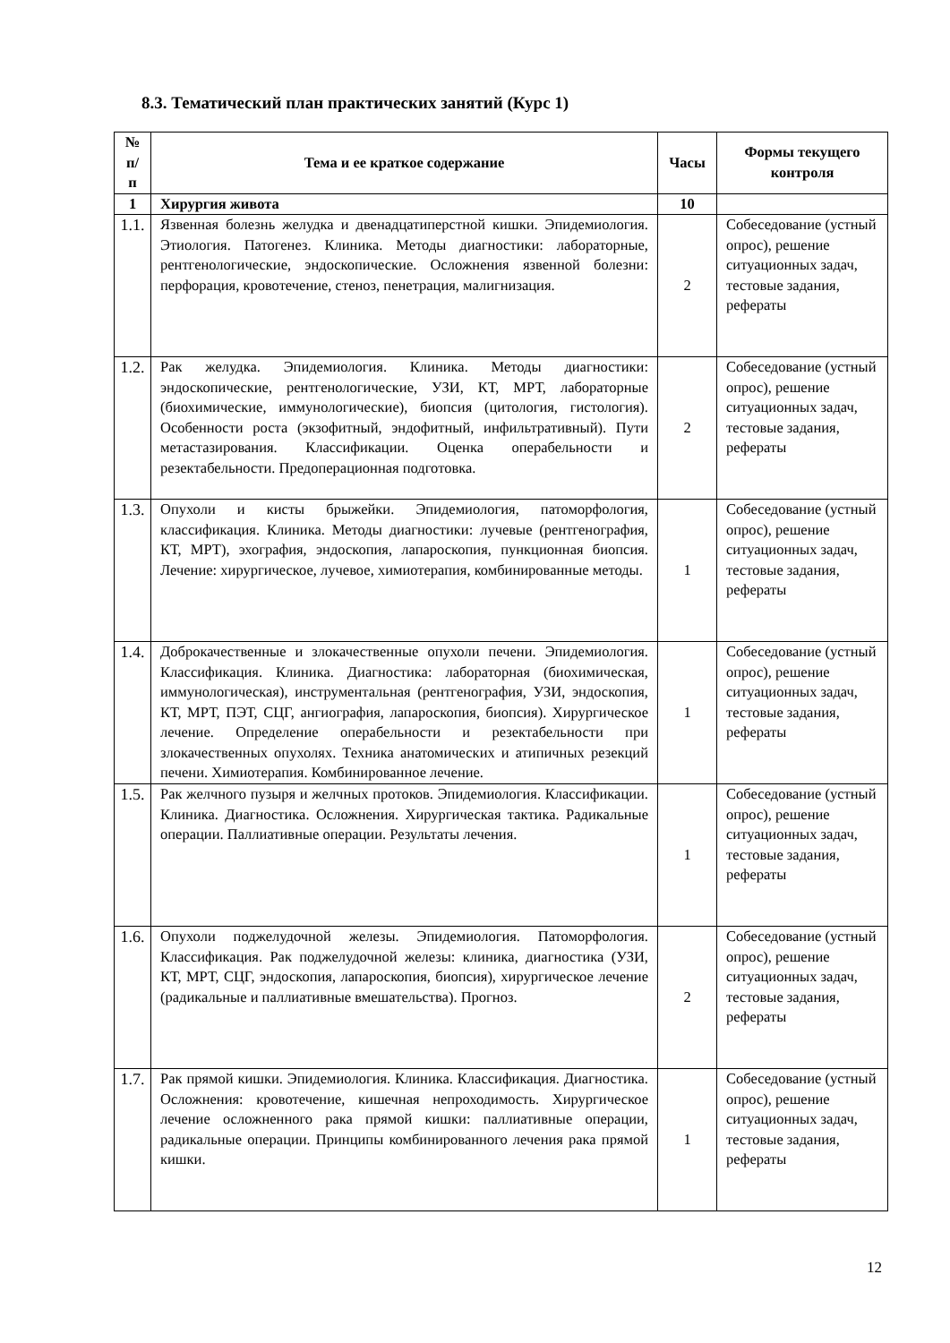8.3. Тематический план практических занятий (Курс 1)
| № п/п | Тема и ее краткое содержание | Часы | Формы текущего контроля |
| --- | --- | --- | --- |
| 1 | Хирургия живота | 10 | |
| 1.1. | Язвенная болезнь желудка и двенадцатиперстной кишки. Эпидемиология. Этиология. Патогенез. Клиника. Методы диагностики: лабораторные, рентгенологические, эндоскопические. Осложнения язвенной болезни: перфорация, кровотечение, стеноз, пенетрация, малигнизация. | 2 | Собеседование (устный опрос), решение ситуационных задач, тестовые задания, рефераты |
| 1.2. | Рак желудка. Эпидемиология. Клиника. Методы диагностики: эндоскопические, рентгенологические, УЗИ, КТ, МРТ, лабораторные (биохимические, иммунологические), биопсия (цитология, гистология). Особенности роста (экзофитный, эндофитный, инфильтративный). Пути метастазирования. Классификации. Оценка операбельности и резектабельности. Предоперационная подготовка. | 2 | Собеседование (устный опрос), решение ситуационных задач, тестовые задания, рефераты |
| 1.3. | Опухоли и кисты брыжейки. Эпидемиология, патоморфология, классификация. Клиника. Методы диагностики: лучевые (рентгенография, КТ, МРТ), эхография, эндоскопия, лапароскопия, пункционная биопсия. Лечение: хирургическое, лучевое, химиотерапия, комбинированные методы. | 1 | Собеседование (устный опрос), решение ситуационных задач, тестовые задания, рефераты |
| 1.4. | Доброкачественные и злокачественные опухоли печени. Эпидемиология. Классификация. Клиника. Диагностика: лабораторная (биохимическая, иммунологическая), инструментальная (рентгенография, УЗИ, эндоскопия, КТ, МРТ, ПЭТ, СЦГ, ангиография, лапароскопия, биопсия). Хирургическое лечение. Определение операбельности и резектабельности при злокачественных опухолях. Техника анатомических и атипичных резекций печени. Химиотерапия. Комбинированное лечение. | 1 | Собеседование (устный опрос), решение ситуационных задач, тестовые задания, рефераты |
| 1.5. | Рак желчного пузыря и желчных протоков. Эпидемиология. Классификации. Клиника. Диагностика. Осложнения. Хирургическая тактика. Радикальные операции. Паллиативные операции. Результаты лечения. | 1 | Собеседование (устный опрос), решение ситуационных задач, тестовые задания, рефераты |
| 1.6. | Опухоли поджелудочной железы. Эпидемиология. Патоморфология. Классификация. Рак поджелудочной железы: клиника, диагностика (УЗИ, КТ, МРТ, СЦГ, эндоскопия, лапароскопия, биопсия), хирургическое лечение (радикальные и паллиативные вмешательства). Прогноз. | 2 | Собеседование (устный опрос), решение ситуационных задач, тестовые задания, рефераты |
| 1.7. | Рак прямой кишки. Эпидемиология. Клиника. Классификация. Диагностика. Осложнения: кровотечение, кишечная непроходимость. Хирургическое лечение осложненного рака прямой кишки: паллиативные операции, радикальные операции. Принципы комбинированного лечения рака прямой кишки. | 1 | Собеседование (устный опрос), решение ситуационных задач, тестовые задания, рефераты |
12